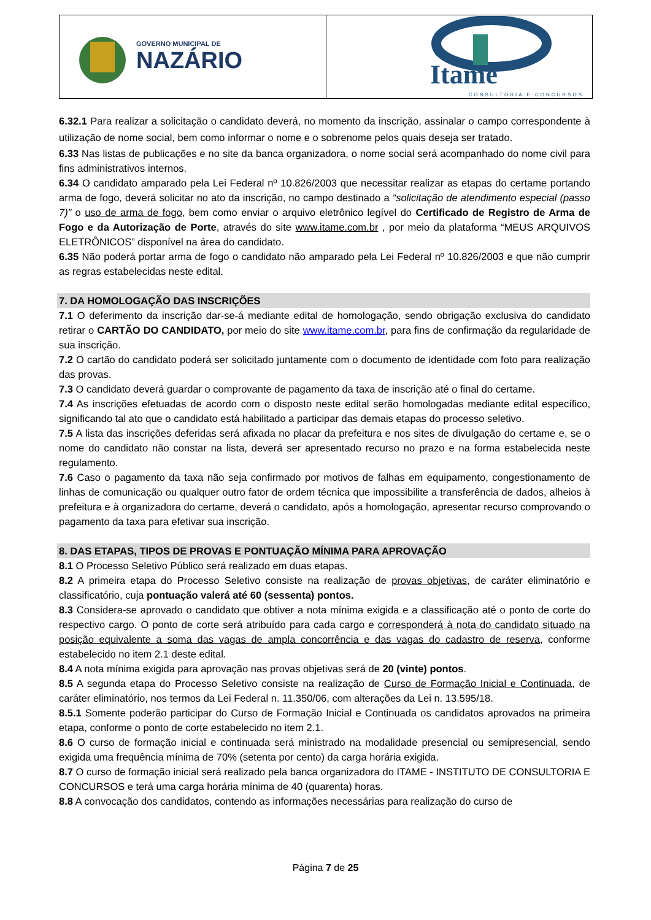| GOVERNO MUNICIPAL DE NAZÁRIO | Itame CONSULTORIA E CONCURSOS |
6.32.1 Para realizar a solicitação o candidato deverá, no momento da inscrição, assinalar o campo correspondente à utilização de nome social, bem como informar o nome e o sobrenome pelos quais deseja ser tratado.
6.33 Nas listas de publicações e no site da banca organizadora, o nome social será acompanhado do nome civil para fins administrativos internos.
6.34 O candidato amparado pela Lei Federal nº 10.826/2003 que necessitar realizar as etapas do certame portando arma de fogo, deverá solicitar no ato da inscrição, no campo destinado a “solicitação de atendimento especial (passo 7)” o uso de arma de fogo, bem como enviar o arquivo eletrônico legível do Certificado de Registro de Arma de Fogo e da Autorização de Porte, através do site www.itame.com.br , por meio da plataforma “MEUS ARQUIVOS ELETRÔNICOS” disponível na área do candidato.
6.35 Não poderá portar arma de fogo o candidato não amparado pela Lei Federal nº 10.826/2003 e que não cumprir as regras estabelecidas neste edital.
7. DA HOMOLOGAÇÃO DAS INSCRIÇÕES
7.1 O deferimento da inscrição dar-se-á mediante edital de homologação, sendo obrigação exclusiva do candidato retirar o CARTÃO DO CANDIDATO, por meio do site www.itame.com.br, para fins de confirmação da regularidade de sua inscrição.
7.2 O cartão do candidato poderá ser solicitado juntamente com o documento de identidade com foto para realização das provas.
7.3 O candidato deverá guardar o comprovante de pagamento da taxa de inscrição até o final do certame.
7.4 As inscrições efetuadas de acordo com o disposto neste edital serão homologadas mediante edital específico, significando tal ato que o candidato está habilitado a participar das demais etapas do processo seletivo.
7.5 A lista das inscrições deferidas será afixada no placar da prefeitura e nos sites de divulgação do certame e, se o nome do candidato não constar na lista, deverá ser apresentado recurso no prazo e na forma estabelecida neste regulamento.
7.6 Caso o pagamento da taxa não seja confirmado por motivos de falhas em equipamento, congestionamento de linhas de comunicação ou qualquer outro fator de ordem técnica que impossibilite a transferência de dados, alheios à prefeitura e à organizadora do certame, deverá o candidato, após a homologação, apresentar recurso comprovando o pagamento da taxa para efetivar sua inscrição.
8. DAS ETAPAS, TIPOS DE PROVAS E PONTUAÇÃO MÍNIMA PARA APROVAÇÃO
8.1 O Processo Seletivo Público será realizado em duas etapas.
8.2 A primeira etapa do Processo Seletivo consiste na realização de provas objetivas, de caráter eliminatório e classificatório, cuja pontuação valerá até 60 (sessenta) pontos.
8.3 Considera-se aprovado o candidato que obtiver a nota mínima exigida e a classificação até o ponto de corte do respectivo cargo. O ponto de corte será atribuído para cada cargo e corresponderá à nota do candidato situado na posição equivalente a soma das vagas de ampla concorrência e das vagas do cadastro de reserva, conforme estabelecido no item 2.1 deste edital.
8.4 A nota mínima exigida para aprovação nas provas objetivas será de 20 (vinte) pontos.
8.5 A segunda etapa do Processo Seletivo consiste na realização de Curso de Formação Inicial e Continuada, de caráter eliminatório, nos termos da Lei Federal n. 11.350/06, com alterações da Lei n. 13.595/18.
8.5.1 Somente poderão participar do Curso de Formação Inicial e Continuada os candidatos aprovados na primeira etapa, conforme o ponto de corte estabelecido no item 2.1.
8.6 O curso de formação inicial e continuada será ministrado na modalidade presencial ou semipresencial, sendo exigida uma frequência mínima de 70% (setenta por cento) da carga horária exigida.
8.7 O curso de formação inicial será realizado pela banca organizadora do ITAME - INSTITUTO DE CONSULTORIA E CONCURSOS e terá uma carga horária mínima de 40 (quarenta) horas.
8.8 A convocação dos candidatos, contendo as informações necessárias para realização do curso de
Página 7 de 25